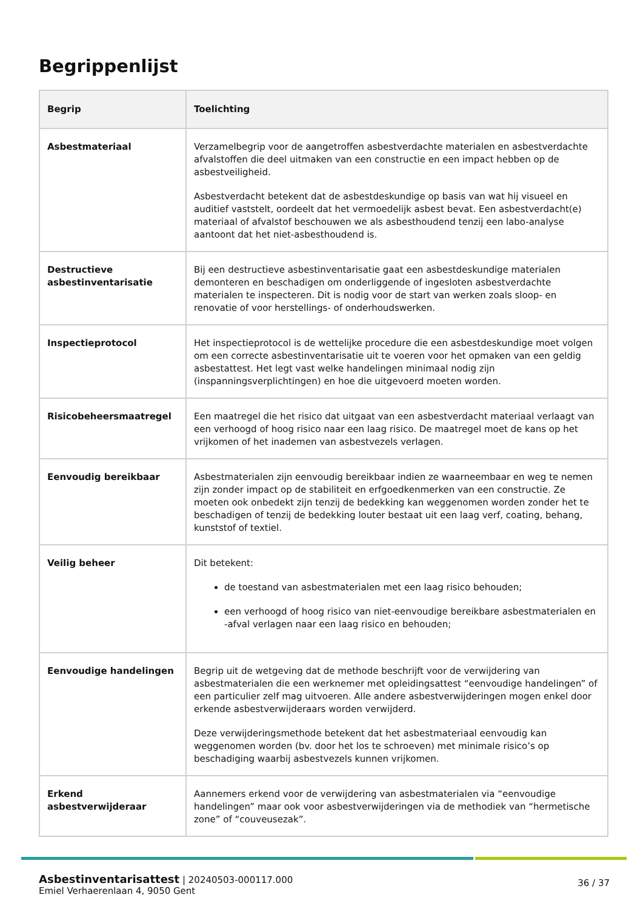Begrippenlijst
| Begrip | Toelichting |
| --- | --- |
| Asbestmateriaal | Verzamelbegrip voor de aangetroffen asbestverdachte materialen en asbestverdachte afvalstoffen die deel uitmaken van een constructie en een impact hebben op de asbestveiligheid. Asbestverdacht betekent dat de asbestdeskundige op basis van wat hij visueel en auditief vaststelt, oordeelt dat het vermoedelijk asbest bevat. Een asbestverdacht(e) materiaal of afvalstof beschouwen we als asbesthoudend tenzij een labo-analyse aantoont dat het niet-asbesthoudend is. |
| Destructieve asbestinventarisatie | Bij een destructieve asbestinventarisatie gaat een asbestdeskundige materialen demonteren en beschadigen om onderliggende of ingesloten asbestverdachte materialen te inspecteren. Dit is nodig voor de start van werken zoals sloop- en renovatie of voor herstellings- of onderhoudswerken. |
| Inspectieprotocol | Het inspectieprotocol is de wettelijke procedure die een asbestdeskundige moet volgen om een correcte asbestinventarisatie uit te voeren voor het opmaken van een geldig asbestattest. Het legt vast welke handelingen minimaal nodig zijn (inspanningsverplichtingen) en hoe die uitgevoerd moeten worden. |
| Risicobeheersmaatregel | Een maatregel die het risico dat uitgaat van een asbestverdacht materiaal verlaagt van een verhoogd of hoog risico naar een laag risico. De maatregel moet de kans op het vrijkomen of het inademen van asbestvezels verlagen. |
| Eenvoudig bereikbaar | Asbestmaterialen zijn eenvoudig bereikbaar indien ze waarneembaar en weg te nemen zijn zonder impact op de stabiliteit en erfgoedkenmerken van een constructie. Ze moeten ook onbedekt zijn tenzij de bedekking kan weggenomen worden zonder het te beschadigen of tenzij de bedekking louter bestaat uit een laag verf, coating, behang, kunststof of textiel. |
| Veilig beheer | Dit betekent: de toestand van asbestmaterialen met een laag risico behouden; een verhoogd of hoog risico van niet-eenvoudige bereikbare asbestmaterialen en -afval verlagen naar een laag risico en behouden; |
| Eenvoudige handelingen | Begrip uit de wetgeving dat de methode beschrijft voor de verwijdering van asbestmaterialen die een werknemer met opleidingsattest “eenvoudige handelingen” of een particulier zelf mag uitvoeren. Alle andere asbestverwijderingen mogen enkel door erkende asbestverwijderaars worden verwijderd. Deze verwijderingsmethode betekent dat het asbestmateriaal eenvoudig kan weggenomen worden (bv. door het los te schroeven) met minimale risico’s op beschadiging waarbij asbestvezels kunnen vrijkomen. |
| Erkend asbestverwijderaar | Aannemers erkend voor de verwijdering van asbestmaterialen via “eenvoudige handelingen” maar ook voor asbestverwijderingen via de methodiek van “hermetische zone” of “couveusezak”. |
Asbestinventarisattest | 20240503-000117.000
Emiel Verhaerenlaan 4, 9050 Gent
36 / 37